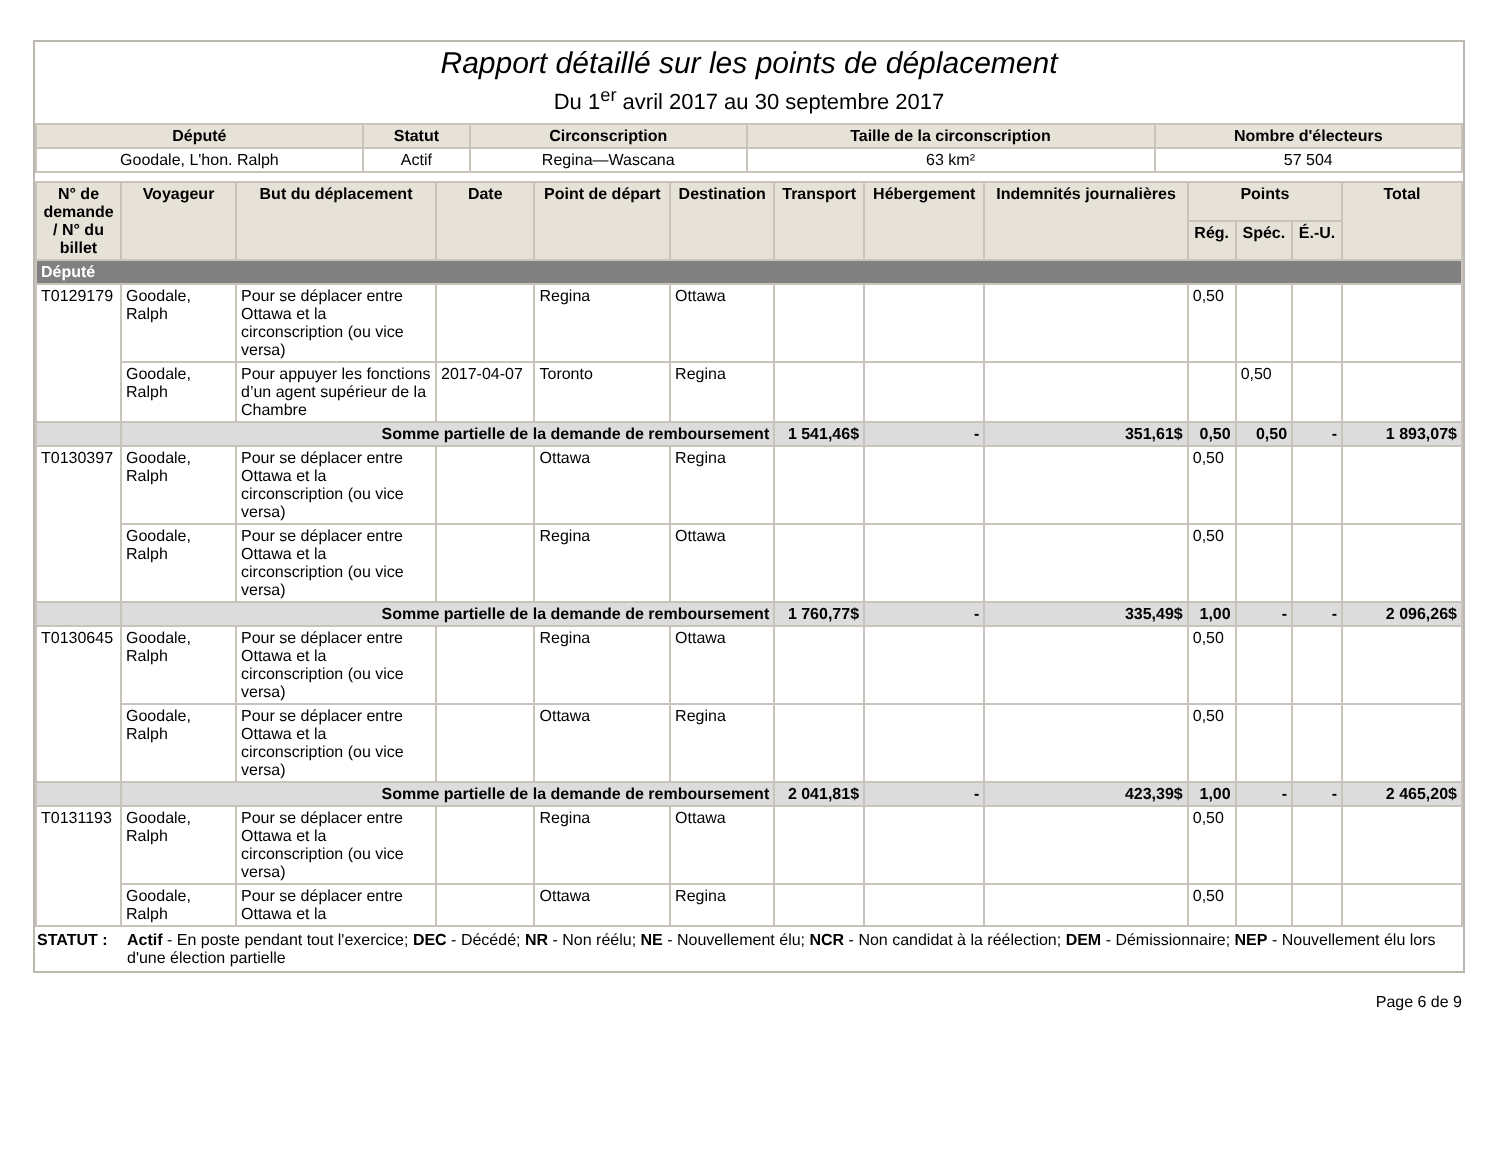Rapport détaillé sur les points de déplacement
Du 1<sup>er</sup> avril 2017 au 30 septembre 2017
| Député | Statut | Circonscription | Taille de la circonscription | Nombre d'électeurs |
| --- | --- | --- | --- | --- |
| Goodale, L'hon. Ralph | Actif | Regina—Wascana | 63 km² | 57 504 |
| N° de demande / N° du billet | Voyageur | But du déplacement | Date | Point de départ | Destination | Transport | Hébergement | Indemnités journalières | Points | | | Total |
| --- | --- | --- | --- | --- | --- | --- | --- | --- | --- | --- | --- | --- |
| | | | | | | | | | Rég. | Spéc. | É.-U. | |
| Député | | | | | | | | | | | | |
| T0129179 | Goodale, Ralph | Pour se déplacer entre Ottawa et la circonscription (ou vice versa) | | Regina | Ottawa | | | | 0,50 | | | |
| | Goodale, Ralph | Pour appuyer les fonctions d’un agent supérieur de la Chambre | 2017-04-07 | Toronto | Regina | | | | | 0,50 | | |
| | Somme partielle de la demande de remboursement | | | | | 1 541,46$ | - | 351,61$ | 0,50 | 0,50 | - | 1 893,07$ |
| T0130397 | Goodale, Ralph | Pour se déplacer entre Ottawa et la circonscription (ou vice versa) | | Ottawa | Regina | | | | 0,50 | | | |
| | Goodale, Ralph | Pour se déplacer entre Ottawa et la circonscription (ou vice versa) | | Regina | Ottawa | | | | 0,50 | | | |
| | Somme partielle de la demande de remboursement | | | | | 1 760,77$ | - | 335,49$ | 1,00 | - | - | 2 096,26$ |
| T0130645 | Goodale, Ralph | Pour se déplacer entre Ottawa et la circonscription (ou vice versa) | | Regina | Ottawa | | | | 0,50 | | | |
| | Goodale, Ralph | Pour se déplacer entre Ottawa et la circonscription (ou vice versa) | | Ottawa | Regina | | | | 0,50 | | | |
| | Somme partielle de la demande de remboursement | | | | | 2 041,81$ | - | 423,39$ | 1,00 | - | - | 2 465,20$ |
| T0131193 | Goodale, Ralph | Pour se déplacer entre Ottawa et la circonscription (ou vice versa) | | Regina | Ottawa | | | | 0,50 | | | |
| | Goodale, Ralph | Pour se déplacer entre Ottawa et la | | Ottawa | Regina | | | | 0,50 | | | |
STATUT : Actif - En poste pendant tout l'exercice; DEC - Décédé; NR - Non réélu; NE - Nouvellement élu; NCR - Non candidat à la réélection; DEM - Démissionnaire; NEP - Nouvellement élu lors d'une élection partielle
Page 6 de 9